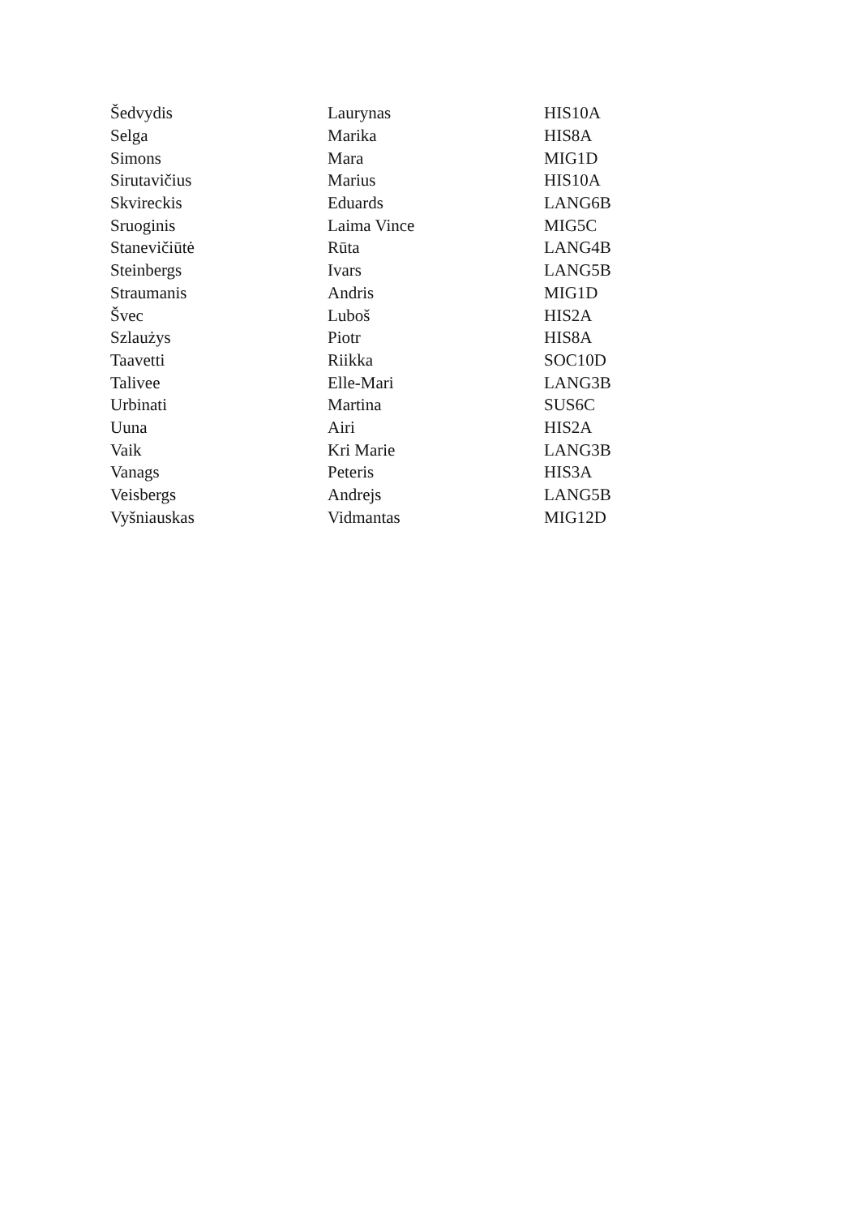| Šedvydis | Laurynas | HIS10A |
| Selga | Marika | HIS8A |
| Simons | Mara | MIG1D |
| Sirutavičius | Marius | HIS10A |
| Skvireckis | Eduards | LANG6B |
| Sruoginis | Laima Vince | MIG5C |
| Stanevičiūtė | Rūta | LANG4B |
| Steinbergs | Ivars | LANG5B |
| Straumanis | Andris | MIG1D |
| Švec | Luboš | HIS2A |
| Szlaużys | Piotr | HIS8A |
| Taavetti | Riikka | SOC10D |
| Talivee | Elle-Mari | LANG3B |
| Urbinati | Martina | SUS6C |
| Uuna | Airi | HIS2A |
| Vaik | Kri Marie | LANG3B |
| Vanags | Peteris | HIS3A |
| Veisbergs | Andrejs | LANG5B |
| Vyšniauskas | Vidmantas | MIG12D |